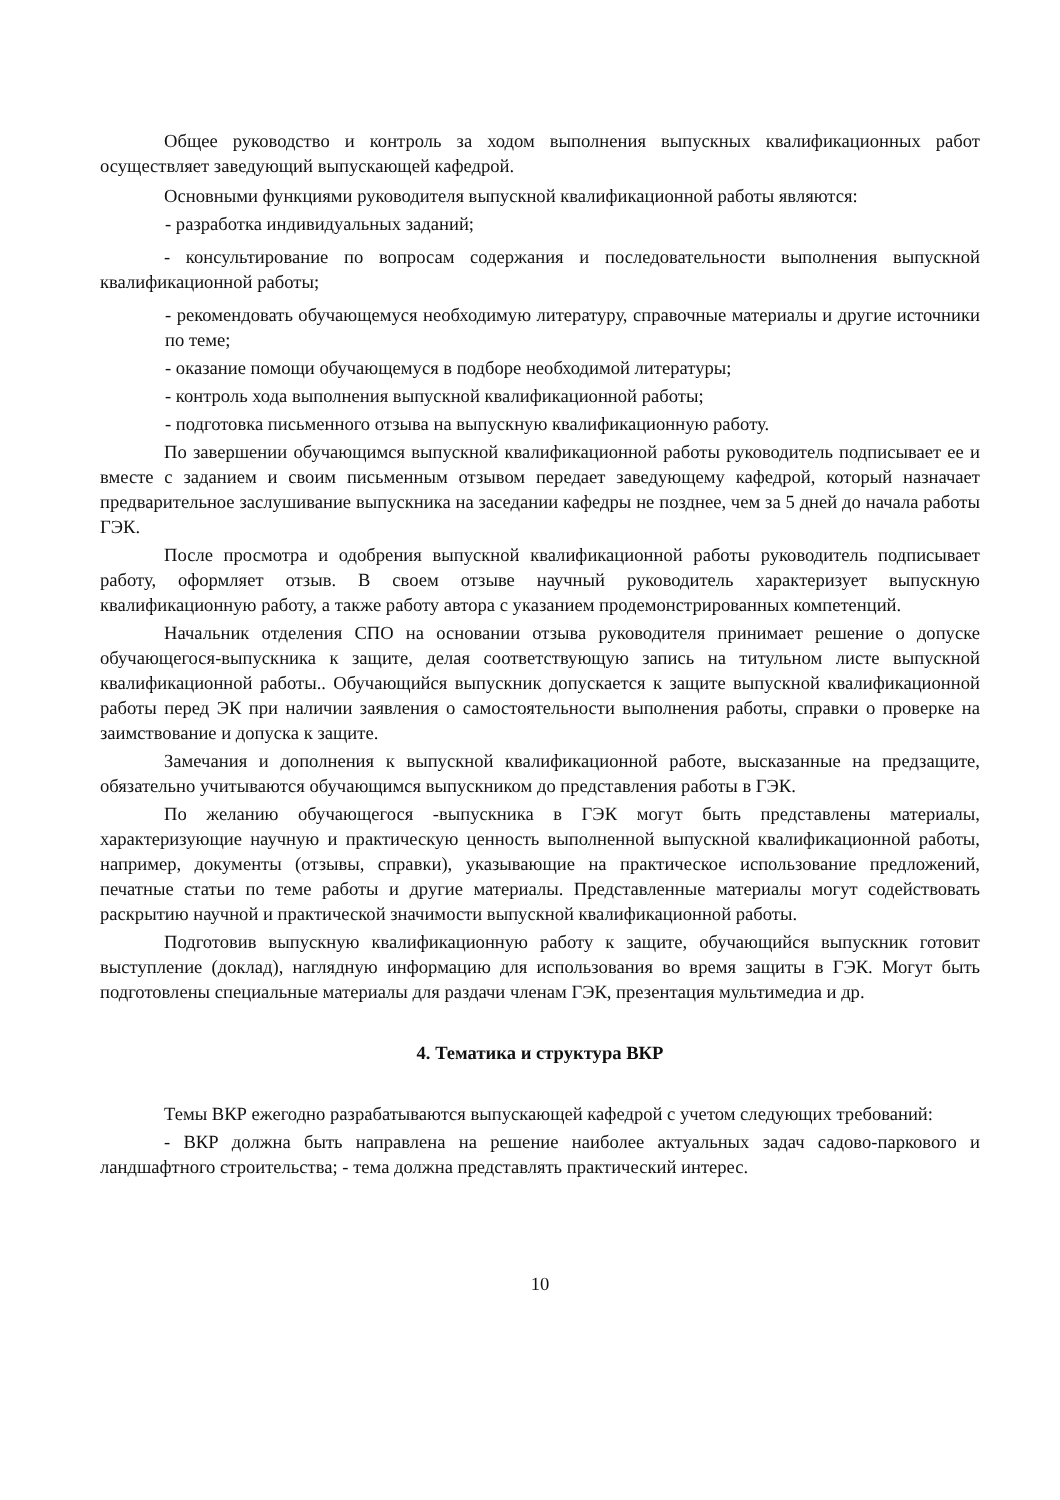Общее руководство и контроль за ходом выполнения выпускных квалификационных работ осуществляет заведующий выпускающей кафедрой.
Основными функциями руководителя выпускной квалификационной работы являются:
- разработка индивидуальных заданий;
- консультирование по вопросам содержания и последовательности выполнения выпускной квалификационной работы;
- рекомендовать обучающемуся необходимую литературу, справочные материалы и другие источники по теме;
- оказание помощи обучающемуся в подборе необходимой литературы;
- контроль хода выполнения выпускной квалификационной работы;
- подготовка письменного отзыва на выпускную квалификационную работу.
По завершении обучающимся выпускной квалификационной работы руководитель подписывает ее и вместе с заданием и своим письменным отзывом передает заведующему кафедрой, который назначает предварительное заслушивание выпускника на заседании кафедры не позднее, чем за 5 дней до начала работы ГЭК.
После просмотра и одобрения выпускной квалификационной работы руководитель подписывает работу, оформляет отзыв. В своем отзыве научный руководитель характеризует выпускную квалификационную работу, а также работу автора с указанием продемонстрированных компетенций.
Начальник отделения СПО на основании отзыва руководителя принимает решение о допуске обучающегося-выпускника к защите, делая соответствующую запись на титульном листе выпускной квалификационной работы.. Обучающийся выпускник допускается к защите выпускной квалификационной работы перед ЭК при наличии заявления о самостоятельности выполнения работы, справки о проверке на заимствование и допуска к защите.
Замечания и дополнения к выпускной квалификационной работе, высказанные на предзащите, обязательно учитываются обучающимся выпускником до представления работы в ГЭК.
По желанию обучающегося -выпускника в ГЭК могут быть представлены материалы, характеризующие научную и практическую ценность выполненной выпускной квалификационной работы, например, документы (отзывы, справки), указывающие на практическое использование предложений, печатные статьи по теме работы и другие материалы. Представленные материалы могут содействовать раскрытию научной и практической значимости выпускной квалификационной работы.
Подготовив выпускную квалификационную работу к защите, обучающийся выпускник готовит выступление (доклад), наглядную информацию для использования во время защиты в ГЭК. Могут быть подготовлены специальные материалы для раздачи членам ГЭК, презентация мультимедиа и др.
4. Тематика и структура ВКР
Темы ВКР ежегодно разрабатываются выпускающей кафедрой с учетом следующих требований:
- ВКР должна быть направлена на решение наиболее актуальных задач садово-паркового и ландшафтного строительства; - тема должна представлять практический интерес.
10